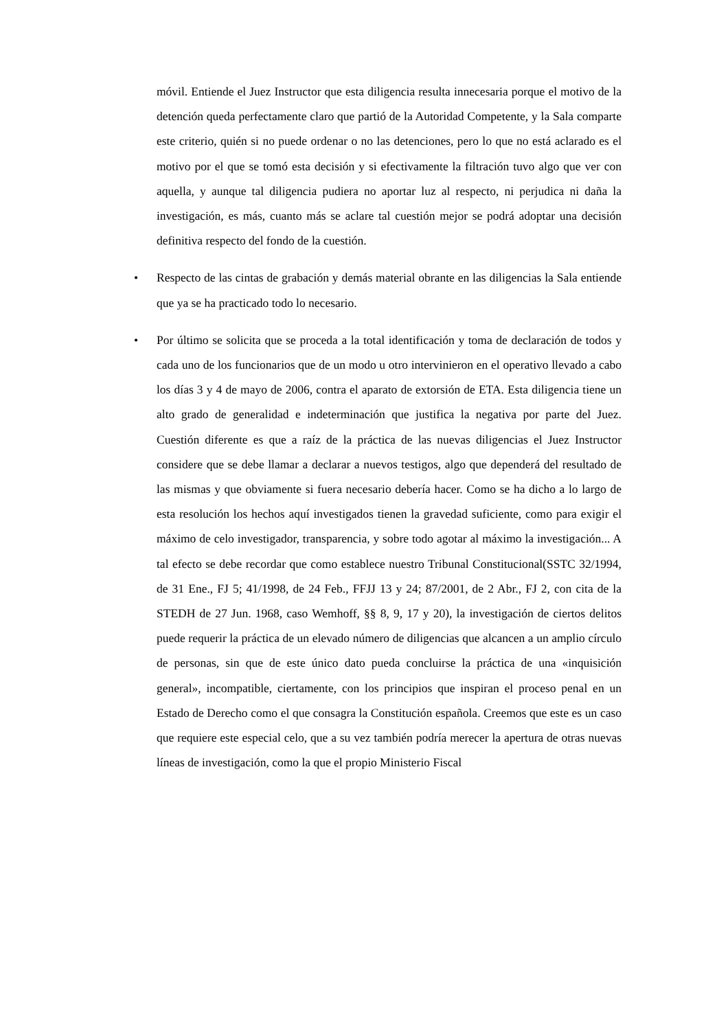móvil. Entiende el Juez Instructor que esta diligencia resulta innecesaria porque el motivo de la detención queda perfectamente claro que partió de la Autoridad Competente, y la Sala comparte este criterio, quién si no puede ordenar o no las detenciones, pero lo que no está aclarado es el motivo por el que se tomó esta decisión y si efectivamente la filtración tuvo algo que ver con aquella, y aunque tal diligencia pudiera no aportar luz al respecto, ni perjudica ni daña la investigación, es más, cuanto más se aclare tal cuestión mejor se podrá adoptar una decisión definitiva respecto del fondo de la cuestión.
•
Respecto de las cintas de grabación y demás material obrante en las diligencias la Sala entiende que ya se ha practicado todo lo necesario.
•
Por último se solicita que se proceda a la total identificación y toma de declaración de todos y cada uno de los funcionarios que de un modo u otro intervinieron en el operativo llevado a cabo los días 3 y 4 de mayo de 2006, contra el aparato de extorsión de ETA. Esta diligencia tiene un alto grado de generalidad e indeterminación que justifica la negativa por parte del Juez. Cuestión diferente es que a raíz de la práctica de las nuevas diligencias el Juez Instructor considere que se debe llamar a declarar a nuevos testigos, algo que dependerá del resultado de las mismas y que obviamente si fuera necesario debería hacer. Como se ha dicho a lo largo de esta resolución los hechos aquí investigados tienen la gravedad suficiente, como para exigir el máximo de celo investigador, transparencia, y sobre todo agotar al máximo la investigación... A tal efecto se debe recordar que como establece nuestro Tribunal Constitucional(SSTC 32/1994, de 31 Ene., FJ 5; 41/1998, de 24 Feb., FFJJ 13 y 24; 87/2001, de 2 Abr., FJ 2, con cita de la STEDH de 27 Jun. 1968, caso Wemhoff, §§ 8, 9, 17 y 20), la investigación de ciertos delitos puede requerir la práctica de un elevado número de diligencias que alcancen a un amplio círculo de personas, sin que de este único dato pueda concluirse la práctica de una «inquisición general», incompatible, ciertamente, con los principios que inspiran el proceso penal en un Estado de Derecho como el que consagra la Constitución española. Creemos que este es un caso que requiere este especial celo, que a su vez también podría merecer la apertura de otras nuevas líneas de investigación, como la que el propio Ministerio Fiscal